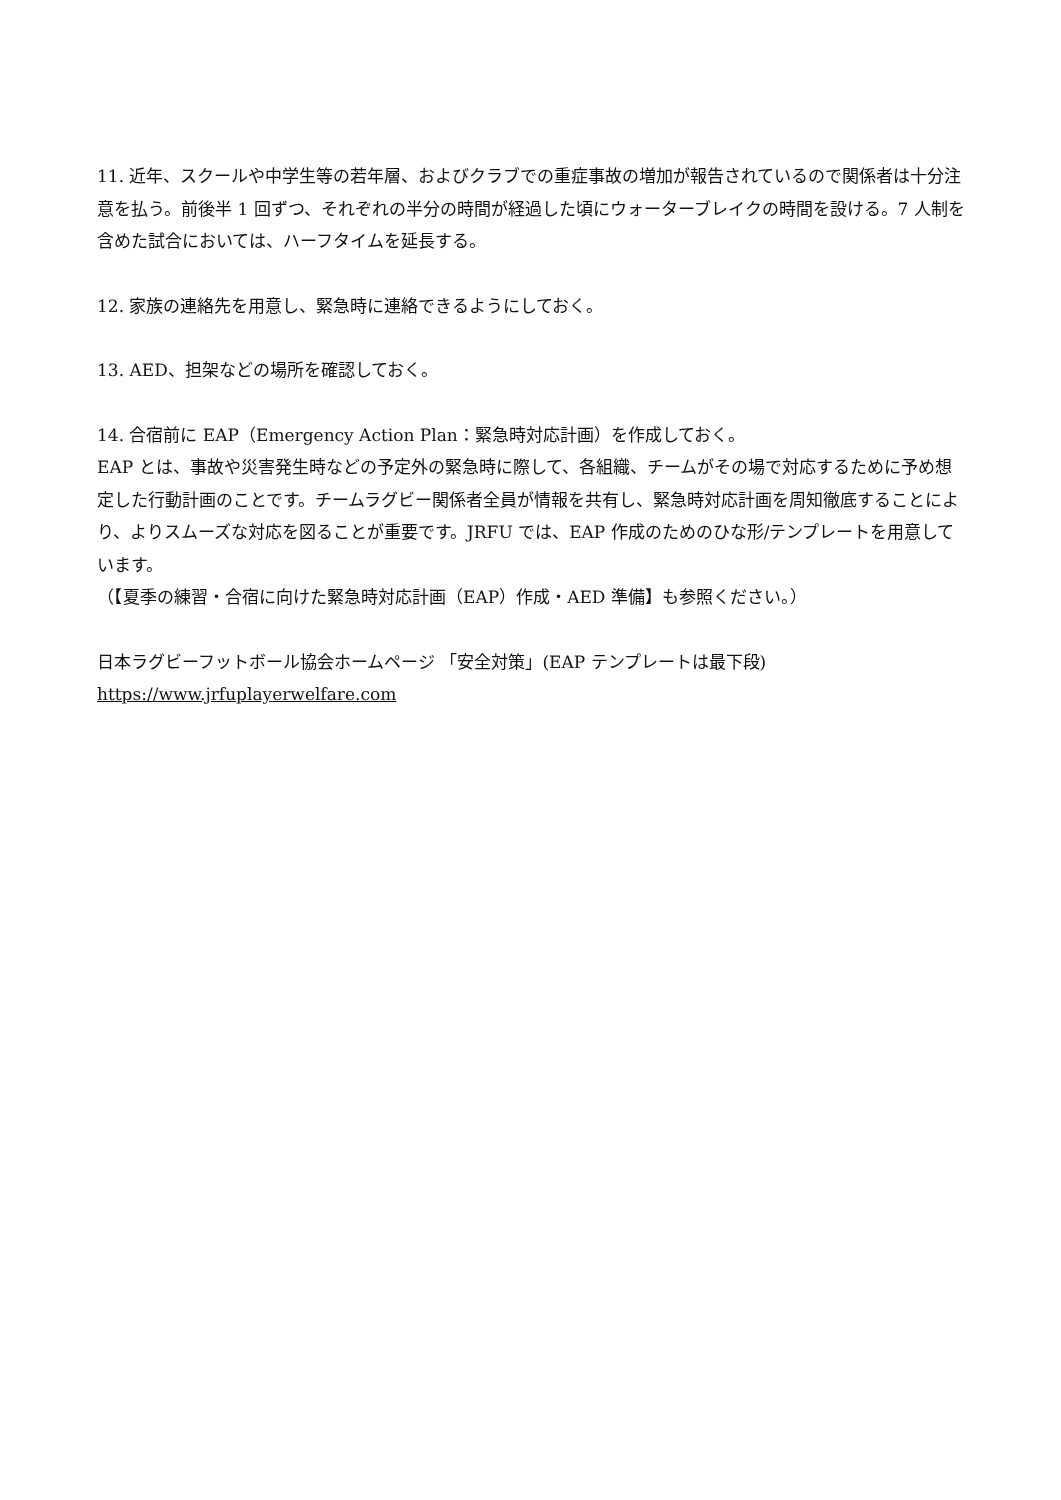11. 近年、スクールや中学生等の若年層、およびクラブでの重症事故の増加が報告されているので関係者は十分注意を払う。前後半 1 回ずつ、それぞれの半分の時間が経過した頃にウォーターブレイクの時間を設ける。7 人制を含めた試合においては、ハーフタイムを延長する。
12. 家族の連絡先を用意し、緊急時に連絡できるようにしておく。
13. AED、担架などの場所を確認しておく。
14. 合宿前に EAP（Emergency Action Plan：緊急時対応計画）を作成しておく。
EAP とは、事故や災害発生時などの予定外の緊急時に際して、各組織、チームがその場で対応するために予め想定した行動計画のことです。チームラグビー関係者全員が情報を共有し、緊急時対応計画を周知徹底することにより、よりスムーズな対応を図ることが重要です。JRFU では、EAP 作成のためのひな形/テンプレートを用意しています。
（【夏季の練習・合宿に向けた緊急時対応計画（EAP）作成・AED 準備】も参照ください。）
日本ラグビーフットボール協会ホームページ 「安全対策」(EAP テンプレートは最下段)
https://www.jrfuplayerwelfare.com